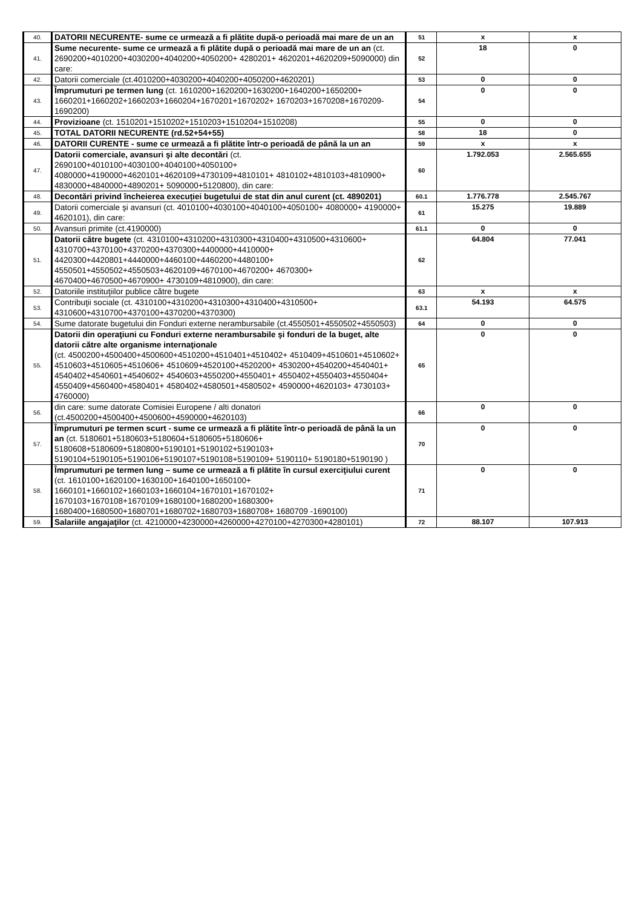| 40. | DATORII NECURENTE- sume ce urmează a fi plătite după-o perioadă mai mare de un an | 51 | x | x |
| 41. | Sume necurente- sume ce urmează a fi plătite după o perioadă mai mare de un an (ct. 2690200+4010200+4030200+4040200+4050200+ 4280201+ 4620201+4620209+5090000) din care: | 52 | 18 | 0 |
| 42. | Datorii comerciale (ct.4010200+4030200+4040200+4050200+4620201) | 53 | 0 | 0 |
| 43. | Împrumuturi pe termen lung (ct. 1610200+1620200+1630200+1640200+1650200+ 1660201+1660202+1660203+1660204+1670201+1670202+ 1670203+1670208+1670209-1690200) | 54 | 0 | 0 |
| 44. | Provizioane (ct. 1510201+1510202+1510203+1510204+1510208) | 55 | 0 | 0 |
| 45. | TOTAL DATORII NECURENTE (rd.52+54+55) | 58 | 18 | 0 |
| 46. | DATORII CURENTE - sume ce urmează a fi plătite într-o perioadă de până la un an | 59 | x | x |
| 47. | Datorii comerciale, avansuri şi alte decontări (ct. 2690100+4010100+4030100+4040100+4050100+ 4080000+4190000+4620101+4620109+4730109+4810101+ 4810102+4810103+4810900+ 4830000+4840000+4890201+ 5090000+5120800), din care: | 60 | 1.792.053 | 2.565.655 |
| 48. | Decontări privind încheierea execuției bugetului de stat din anul curent (ct. 4890201) | 60.1 | 1.776.778 | 2.545.767 |
| 49. | Datorii comerciale şi avansuri (ct. 4010100+4030100+4040100+4050100+ 4080000+ 4190000+ 4620101), din care: | 61 | 15.275 | 19.889 |
| 50. | Avansuri primite (ct.4190000) | 61.1 | 0 | 0 |
| 51. | Datorii către bugete (ct. 4310100+4310200+4310300+4310400+4310500+4310600+ 4310700+4370100+4370200+4370300+4400000+4410000+ 4420300+4420801+4440000+4460100+4460200+4480100+ 4550501+4550502+4550503+4620109+4670100+4670200+ 4670300+ 4670400+4670500+4670900+ 4730109+4810900), din care: | 62 | 64.804 | 77.041 |
| 52. | Datoriile instituţiilor publice către bugete | 63 | x | x |
| 53. | Contribuţii sociale (ct. 4310100+4310200+4310300+4310400+4310500+ 4310600+4310700+4370100+4370200+4370300) | 63.1 | 54.193 | 64.575 |
| 54. | Sume datorate bugetului din Fonduri externe nerambursabile (ct.4550501+4550502+4550503) | 64 | 0 | 0 |
| 55. | Datorii din operaţiuni cu Fonduri externe nerambursabile şi fonduri de la buget, alte datorii către alte organisme internaţionale (ct. 4500200+4500400+4500600+4510200+4510401+4510402+ 4510409+4510601+4510602+ 4510603+4510605+4510606+ 4510609+4520100+4520200+ 4530200+4540200+4540401+ 4540402+4540601+4540602+ 4540603+4550200+4550401+ 4550402+4550403+4550404+ 4550409+4560400+4580401+ 4580402+4580501+4580502+ 4590000+4620103+ 4730103+ 4760000) | 65 | 0 | 0 |
| 56. | din care: sume datorate Comisiei Europene / alti donatori (ct.4500200+4500400+4500600+4590000+4620103) | 66 | 0 | 0 |
| 57. | Împrumuturi pe termen scurt - sume ce urmează a fi plătite într-o perioadă de până la un an (ct. 5180601+5180603+5180604+5180605+5180606+ 5180608+5180609+5180800+5190101+5190102+5190103+ 5190104+5190105+5190106+5190107+5190108+5190109+ 5190110+ 5190180+5190190 ) | 70 | 0 | 0 |
| 58. | Împrumuturi pe termen lung – sume ce urmează a fi plătite în cursul exerciţiului curent (ct. 1610100+1620100+1630100+1640100+1650100+ 1660101+1660102+1660103+1660104+1670101+1670102+ 1670103+1670108+1670109+1680100+1680200+1680300+ 1680400+1680500+1680701+1680702+1680703+1680708+ 1680709 -1690100) | 71 | 0 | 0 |
| 59. | Salariile angajaţilor (ct. 4210000+4230000+4260000+4270100+4270300+4280101) | 72 | 88.107 | 107.913 |